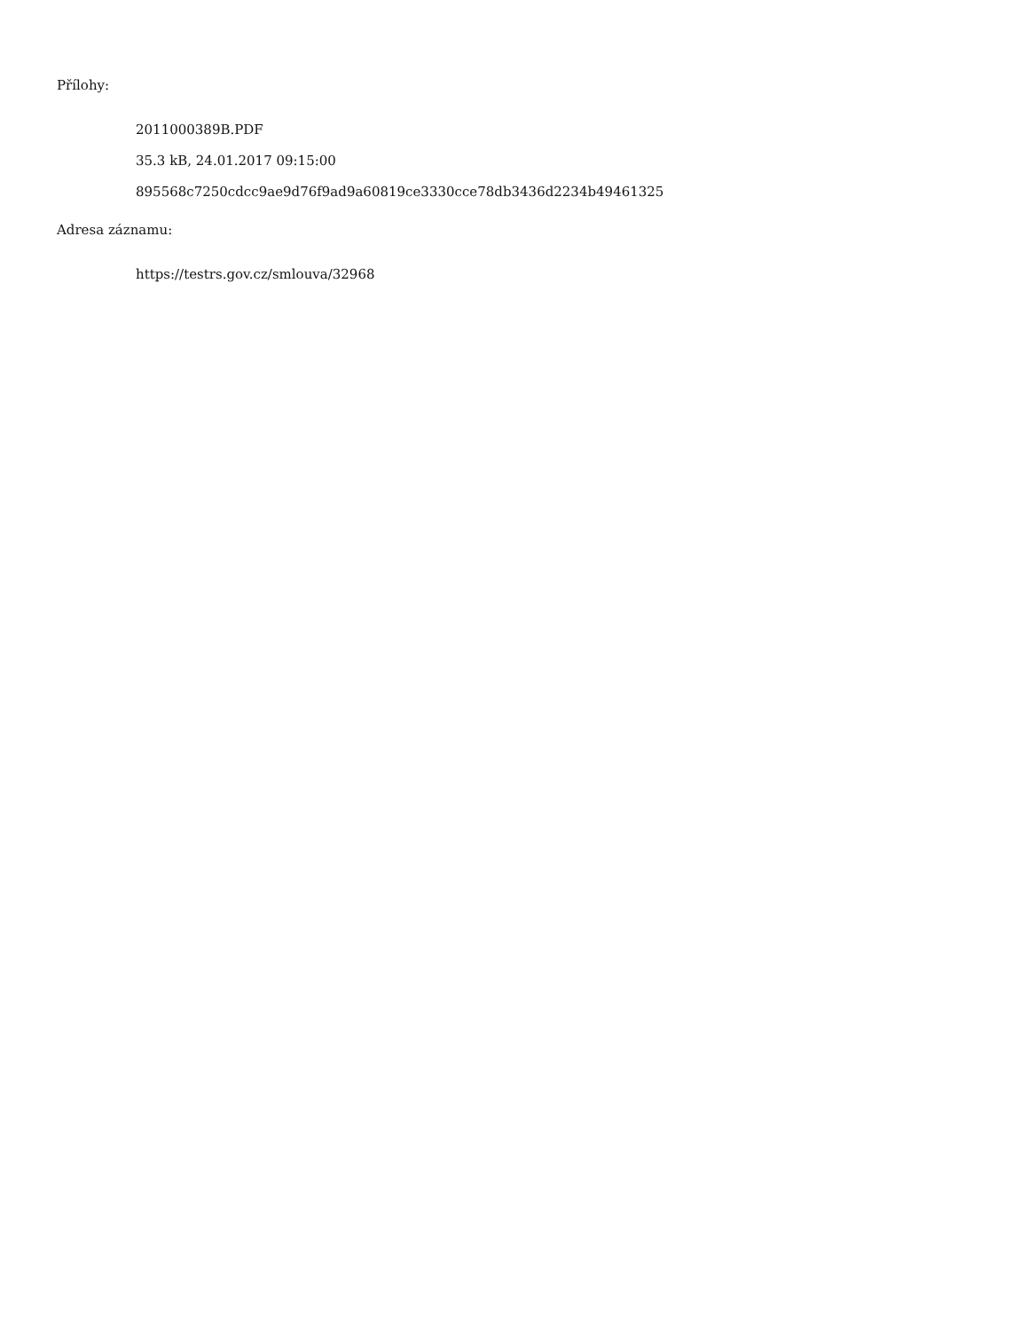Přílohy:
2011000389B.PDF
35.3 kB, 24.01.2017 09:15:00
895568c7250cdcc9ae9d76f9ad9a60819ce3330cce78db3436d2234b49461325
Adresa záznamu:
https://testrs.gov.cz/smlouva/32968